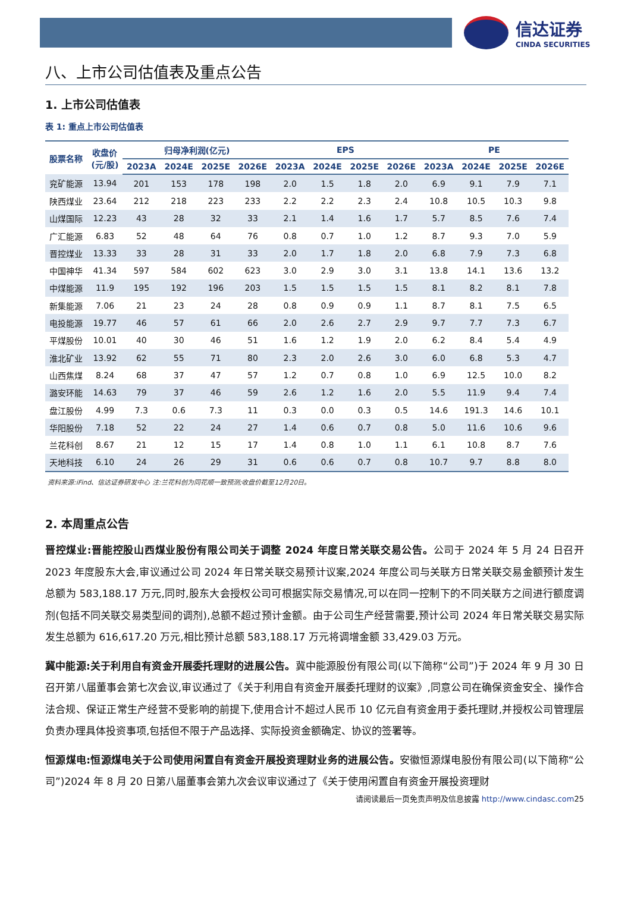信达证券
CINDA SECURITIES
八、上市公司估值表及重点公告
1. 上市公司估值表
表 1: 重点上市公司估值表
| 股票名称 | 收盘价 (元/股) | 归母净利润(亿元) | | | | EPS | | | | PE | | | |
| --- | --- | --- | --- | --- | --- | --- | --- | --- | --- | --- | --- | --- | --- |
| | | 2023A | 2024E | 2025E | 2026E | 2023A | 2024E | 2025E | 2026E | 2023A | 2024E | 2025E | 2026E |
| 兖矿能源 | 13.94 | 201 | 153 | 178 | 198 | 2.0 | 1.5 | 1.8 | 2.0 | 6.9 | 9.1 | 7.9 | 7.1 |
| 陕西煤业 | 23.64 | 212 | 218 | 223 | 233 | 2.2 | 2.2 | 2.3 | 2.4 | 10.8 | 10.5 | 10.3 | 9.8 |
| 山煤国际 | 12.23 | 43 | 28 | 32 | 33 | 2.1 | 1.4 | 1.6 | 1.7 | 5.7 | 8.5 | 7.6 | 7.4 |
| 广汇能源 | 6.83 | 52 | 48 | 64 | 76 | 0.8 | 0.7 | 1.0 | 1.2 | 8.7 | 9.3 | 7.0 | 5.9 |
| 晋控煤业 | 13.33 | 33 | 28 | 31 | 33 | 2.0 | 1.7 | 1.8 | 2.0 | 6.8 | 7.9 | 7.3 | 6.8 |
| 中国神华 | 41.34 | 597 | 584 | 602 | 623 | 3.0 | 2.9 | 3.0 | 3.1 | 13.8 | 14.1 | 13.6 | 13.2 |
| 中煤能源 | 11.9 | 195 | 192 | 196 | 203 | 1.5 | 1.5 | 1.5 | 1.5 | 8.1 | 8.2 | 8.1 | 7.8 |
| 新集能源 | 7.06 | 21 | 23 | 24 | 28 | 0.8 | 0.9 | 0.9 | 1.1 | 8.7 | 8.1 | 7.5 | 6.5 |
| 电投能源 | 19.77 | 46 | 57 | 61 | 66 | 2.0 | 2.6 | 2.7 | 2.9 | 9.7 | 7.7 | 7.3 | 6.7 |
| 平煤股份 | 10.01 | 40 | 30 | 46 | 51 | 1.6 | 1.2 | 1.9 | 2.0 | 6.2 | 8.4 | 5.4 | 4.9 |
| 淮北矿业 | 13.92 | 62 | 55 | 71 | 80 | 2.3 | 2.0 | 2.6 | 3.0 | 6.0 | 6.8 | 5.3 | 4.7 |
| 山西焦煤 | 8.24 | 68 | 37 | 47 | 57 | 1.2 | 0.7 | 0.8 | 1.0 | 6.9 | 12.5 | 10.0 | 8.2 |
| 潞安环能 | 14.63 | 79 | 37 | 46 | 59 | 2.6 | 1.2 | 1.6 | 2.0 | 5.5 | 11.9 | 9.4 | 7.4 |
| 盘江股份 | 4.99 | 7.3 | 0.6 | 7.3 | 11 | 0.3 | 0.0 | 0.3 | 0.5 | 14.6 | 191.3 | 14.6 | 10.1 |
| 华阳股份 | 7.18 | 52 | 22 | 24 | 27 | 1.4 | 0.6 | 0.7 | 0.8 | 5.0 | 11.6 | 10.6 | 9.6 |
| 兰花科创 | 8.67 | 21 | 12 | 15 | 17 | 1.4 | 0.8 | 1.0 | 1.1 | 6.1 | 10.8 | 8.7 | 7.6 |
| 天地科技 | 6.10 | 24 | 26 | 29 | 31 | 0.6 | 0.6 | 0.7 | 0.8 | 10.7 | 9.7 | 8.8 | 8.0 |
资料来源:iFind、信达证券研发中心 注:兰花科创为同花顺一致预测;收盘价截至12月20日。
2. 本周重点公告
晋控煤业:晋能控股山西煤业股份有限公司关于调整 2024 年度日常关联交易公告。公司于 2024 年 5 月 24 日召开 2023 年度股东大会,审议通过公司 2024 年日常关联交易预计议案,2024 年度公司与关联方日常关联交易金额预计发生总额为 583,188.17 万元,同时,股东大会授权公司可根据实际交易情况,可以在同一控制下的不同关联方之间进行额度调剂(包括不同关联交易类型间的调剂),总额不超过预计金额。由于公司生产经营需要,预计公司 2024 年日常关联交易实际发生总额为 616,617.20 万元,相比预计总额 583,188.17 万元将调增金额 33,429.03 万元。
冀中能源:关于利用自有资金开展委托理财的进展公告。冀中能源股份有限公司(以下简称“公司”)于 2024 年 9 月 30 日召开第八届董事会第七次会议,审议通过了《关于利用自有资金开展委托理财的议案》,同意公司在确保资金安全、操作合法合规、保证正常生产经营不受影响的前提下,使用合计不超过人民币 10 亿元自有资金用于委托理财,并授权公司管理层负责办理具体投资事项,包括但不限于产品选择、实际投资金额确定、协议的签署等。
恒源煤电:恒源煤电关于公司使用闲置自有资金开展投资理财业务的进展公告。安徽恒源煤电股份有限公司(以下简称“公司”)2024 年 8 月 20 日第八届董事会第九次会议审议通过了《关于使用闲置自有资金开展投资理财
请阅读最后一页免责声明及信息披露 http://www.cindasc.com25